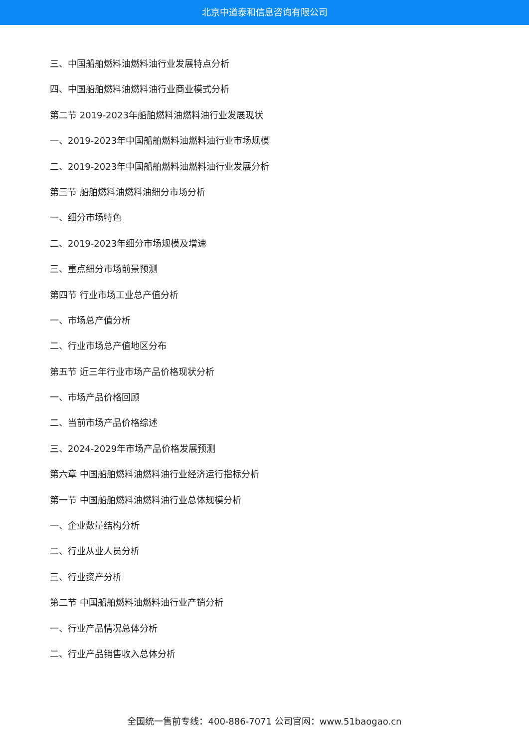北京中道泰和信息咨询有限公司
三、中国船舶燃料油燃料油行业发展特点分析
四、中国船舶燃料油燃料油行业商业模式分析
第二节 2019-2023年船舶燃料油燃料油行业发展现状
一、2019-2023年中国船舶燃料油燃料油行业市场规模
二、2019-2023年中国船舶燃料油燃料油行业发展分析
第三节 船舶燃料油燃料油细分市场分析
一、细分市场特色
二、2019-2023年细分市场规模及增速
三、重点细分市场前景预测
第四节 行业市场工业总产值分析
一、市场总产值分析
二、行业市场总产值地区分布
第五节 近三年行业市场产品价格现状分析
一、市场产品价格回顾
二、当前市场产品价格综述
三、2024-2029年市场产品价格发展预测
第六章 中国船舶燃料油燃料油行业经济运行指标分析
第一节 中国船舶燃料油燃料油行业总体规模分析
一、企业数量结构分析
二、行业从业人员分析
三、行业资产分析
第二节 中国船舶燃料油燃料油行业产销分析
一、行业产品情况总体分析
二、行业产品销售收入总体分析
全国统一售前专线：400-886-7071 公司官网：www.51baogao.cn